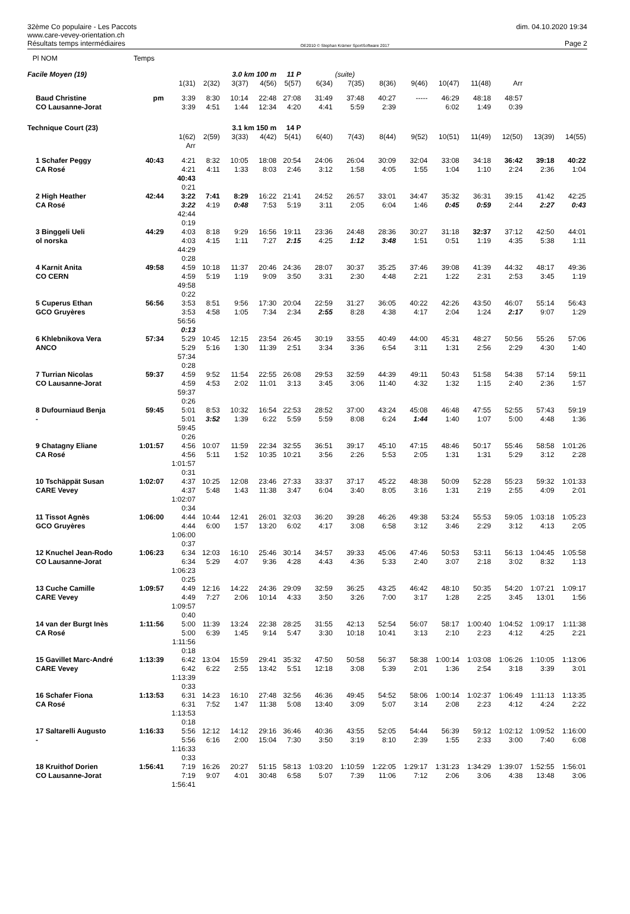32ème Co populaire - Les Paccots
www.care-vevey-orientation.ch
dim. 04.10.2020 19:34
Résultats temps intermédiaires
OE2010 © Stephan Krämer SportSoftware 2017
Page 2
| Pl NOM | Temps | | | | | | | | | | | | | | |
| Facile Moyen (19) | | | | 3.0 km 100 m | | 11 P | | (suite) | | | | | | | |
| | | 1(31) | 2(32) | 3(37) | 4(56) | 5(57) | 6(34) | 7(35) | 8(36) | 9(46) | 10(47) | 11(48) | Arr | | |
| Baud Christine | pm | 3:39 | 8:30 | 10:14 | 22:48 | 27:08 | 31:49 | 37:48 | 40:27 | ----- | 46:29 | 48:18 | 48:57 | | |
| CO Lausanne-Jorat | | 3:39 | 4:51 | 1:44 | 12:34 | 4:20 | 4:41 | 5:59 | 2:39 | | 6:02 | 1:49 | 0:39 | | |
| Technique Court (23) | | | | 3.1 km 150 m | | 14 P | | | | | | | | | |
| | | 1(62) Arr | 2(59) | 3(33) | 4(42) | 5(41) | 6(40) | 7(43) | 8(44) | 9(52) | 10(51) | 11(49) | 12(50) | 13(39) | 14(55) |
| 1 Schafer Peggy CA Rosé | 40:43 | 4:21 4:21 40:43 0:21 | 8:32 4:11 | 10:05 1:33 | 18:08 8:03 | 20:54 2:46 | 24:06 3:12 | 26:04 1:58 | 30:09 4:05 | 32:04 1:55 | 33:08 1:04 | 34:18 1:10 | 36:42 2:24 | 39:18 2:36 | 40:22 1:04 |
| 2 High Heather CA Rosé | 42:44 | 3:22 3:22 42:44 0:19 | 7:41 4:19 | 8:29 0:48 | 16:22 7:53 | 21:41 5:19 | 24:52 3:11 | 26:57 2:05 | 33:01 6:04 | 34:47 1:46 | 35:32 0:45 | 36:31 0:59 | 39:15 2:44 | 41:42 2:27 | 42:25 0:43 |
| 3 Binggeli Ueli ol norska | 44:29 | 4:03 4:03 44:29 0:28 | 8:18 4:15 | 9:29 1:11 | 16:56 7:27 | 19:11 2:15 | 23:36 4:25 | 24:48 1:12 | 28:36 3:48 | 30:27 1:51 | 31:18 0:51 | 32:37 1:19 | 37:12 4:35 | 42:50 5:38 | 44:01 1:11 |
| 4 Karnit Anita CO CERN | 49:58 | 4:59 4:59 49:58 0:22 | 10:18 5:19 | 11:37 1:19 | 20:46 9:09 | 24:36 3:50 | 28:07 3:31 | 30:37 2:30 | 35:25 4:48 | 37:46 2:21 | 39:08 1:22 | 41:39 2:31 | 44:32 2:53 | 48:17 3:45 | 49:36 1:19 |
| 5 Cuperus Ethan GCO Gruyères | 56:56 | 3:53 3:53 56:56 0:13 | 8:51 4:58 | 9:56 1:05 | 17:30 7:34 | 20:04 2:34 | 22:59 2:55 | 31:27 8:28 | 36:05 4:38 | 40:22 4:17 | 42:26 2:04 | 43:50 1:24 | 46:07 2:17 | 55:14 9:07 | 56:43 1:29 |
| 6 Khlebnikova Vera ANCO | 57:34 | 5:29 5:29 57:34 0:28 | 10:45 5:16 | 12:15 1:30 | 23:54 11:39 | 26:45 2:51 | 30:19 3:34 | 33:55 3:36 | 40:49 6:54 | 44:00 3:11 | 45:31 1:31 | 48:27 2:56 | 50:56 2:29 | 55:26 4:30 | 57:06 1:40 |
| 7 Turrian Nicolas CO Lausanne-Jorat | 59:37 | 4:59 4:59 59:37 0:26 | 9:52 4:53 | 11:54 2:02 | 22:55 11:01 | 26:08 3:13 | 29:53 3:45 | 32:59 3:06 | 44:39 11:40 | 49:11 4:32 | 50:43 1:32 | 51:58 1:15 | 54:38 2:40 | 57:14 2:36 | 59:11 1:57 |
| 8 Dufourniaud Benja - | 59:45 | 5:01 5:01 59:45 0:26 | 8:53 3:52 | 10:32 1:39 | 16:54 6:22 | 22:53 5:59 | 28:52 5:59 | 37:00 8:08 | 43:24 6:24 | 45:08 1:44 | 46:48 1:40 | 47:55 1:07 | 52:55 5:00 | 57:43 4:48 | 59:19 1:36 |
| 9 Chatagny Eliane CA Rosé | 1:01:57 | 4:56 4:56 1:01:57 0:31 | 10:07 5:11 | 11:59 1:52 | 22:34 10:35 | 32:55 10:21 | 36:51 3:56 | 39:17 2:26 | 45:10 5:53 | 47:15 2:05 | 48:46 1:31 | 50:17 1:31 | 55:46 5:29 | 58:58 3:12 | 1:01:26 2:28 |
| 10 Tschäppät Susan CARE Vevey | 1:02:07 | 4:37 4:37 1:02:07 0:34 | 10:25 5:48 | 12:08 1:43 | 23:46 11:38 | 27:33 3:47 | 33:37 6:04 | 37:17 3:40 | 45:22 8:05 | 48:38 3:16 | 50:09 1:31 | 52:28 2:19 | 55:23 2:55 | 59:32 4:09 | 1:01:33 2:01 |
| 11 Tissot Agnès GCO Gruyères | 1:06:00 | 4:44 4:44 1:06:00 0:37 | 10:44 6:00 | 12:41 1:57 | 26:01 13:20 | 32:03 6:02 | 36:20 4:17 | 39:28 3:08 | 46:26 6:58 | 49:38 3:12 | 53:24 3:46 | 55:53 2:29 | 59:05 3:12 | 1:03:18 4:13 | 1:05:23 2:05 |
| 12 Knuchel Jean-Rodo CO Lausanne-Jorat | 1:06:23 | 6:34 6:34 1:06:23 0:25 | 12:03 5:29 | 16:10 4:07 | 25:46 9:36 | 30:14 4:28 | 34:57 4:43 | 39:33 4:36 | 45:06 5:33 | 47:46 2:40 | 50:53 3:07 | 53:11 2:18 | 56:13 3:02 | 1:04:45 8:32 | 1:05:58 1:13 |
| 13 Cuche Camille CARE Vevey | 1:09:57 | 4:49 4:49 1:09:57 0:40 | 12:16 7:27 | 14:22 2:06 | 24:36 10:14 | 29:09 4:33 | 32:59 3:50 | 36:25 3:26 | 43:25 7:00 | 46:42 3:17 | 48:10 1:28 | 50:35 2:25 | 54:20 3:45 | 1:07:21 13:01 | 1:09:17 1:56 |
| 14 van der Burgt Inès CA Rosé | 1:11:56 | 5:00 5:00 1:11:56 0:18 | 11:39 6:39 | 13:24 1:45 | 22:38 9:14 | 28:25 5:47 | 31:55 3:30 | 42:13 10:18 | 52:54 10:41 | 56:07 3:13 | 58:17 2:10 | 1:00:40 2:23 | 1:04:52 4:12 | 1:09:17 4:25 | 1:11:38 2:21 |
| 15 Gavillet Marc-André CARE Vevey | 1:13:39 | 6:42 6:42 1:13:39 0:33 | 13:04 6:22 | 15:59 2:55 | 29:41 13:42 | 35:32 5:51 | 47:50 12:18 | 50:58 3:08 | 56:37 5:39 | 58:38 2:01 | 1:00:14 1:36 | 1:03:08 2:54 | 1:06:26 3:18 | 1:10:05 3:39 | 1:13:06 3:01 |
| 16 Schafer Fiona CA Rosé | 1:13:53 | 6:31 6:31 1:13:53 0:18 | 14:23 7:52 | 16:10 1:47 | 27:48 11:38 | 32:56 5:08 | 46:36 13:40 | 49:45 3:09 | 54:52 5:07 | 58:06 3:14 | 1:00:14 2:08 | 1:02:37 2:23 | 1:06:49 4:12 | 1:11:13 4:24 | 1:13:35 2:22 |
| 17 Saltarelli Augusto - | 1:16:33 | 5:56 5:56 1:16:33 0:33 | 12:12 6:16 | 14:12 2:00 | 29:16 15:04 | 36:46 7:30 | 40:36 3:50 | 43:55 3:19 | 52:05 8:10 | 54:44 2:39 | 56:39 1:55 | 59:12 2:33 | 1:02:12 3:00 | 1:09:52 7:40 | 1:16:00 6:08 |
| 18 Kruithof Dorien CO Lausanne-Jorat | 1:56:41 | 7:19 7:19 1:56:41 | 16:26 9:07 | 20:27 4:01 | 51:15 30:48 | 58:13 6:58 | 1:03:20 5:07 | 1:10:59 7:39 | 1:22:05 11:06 | 1:29:17 7:12 | 1:31:23 2:06 | 1:34:29 3:06 | 1:39:07 4:38 | 1:52:55 13:48 | 1:56:01 3:06 |